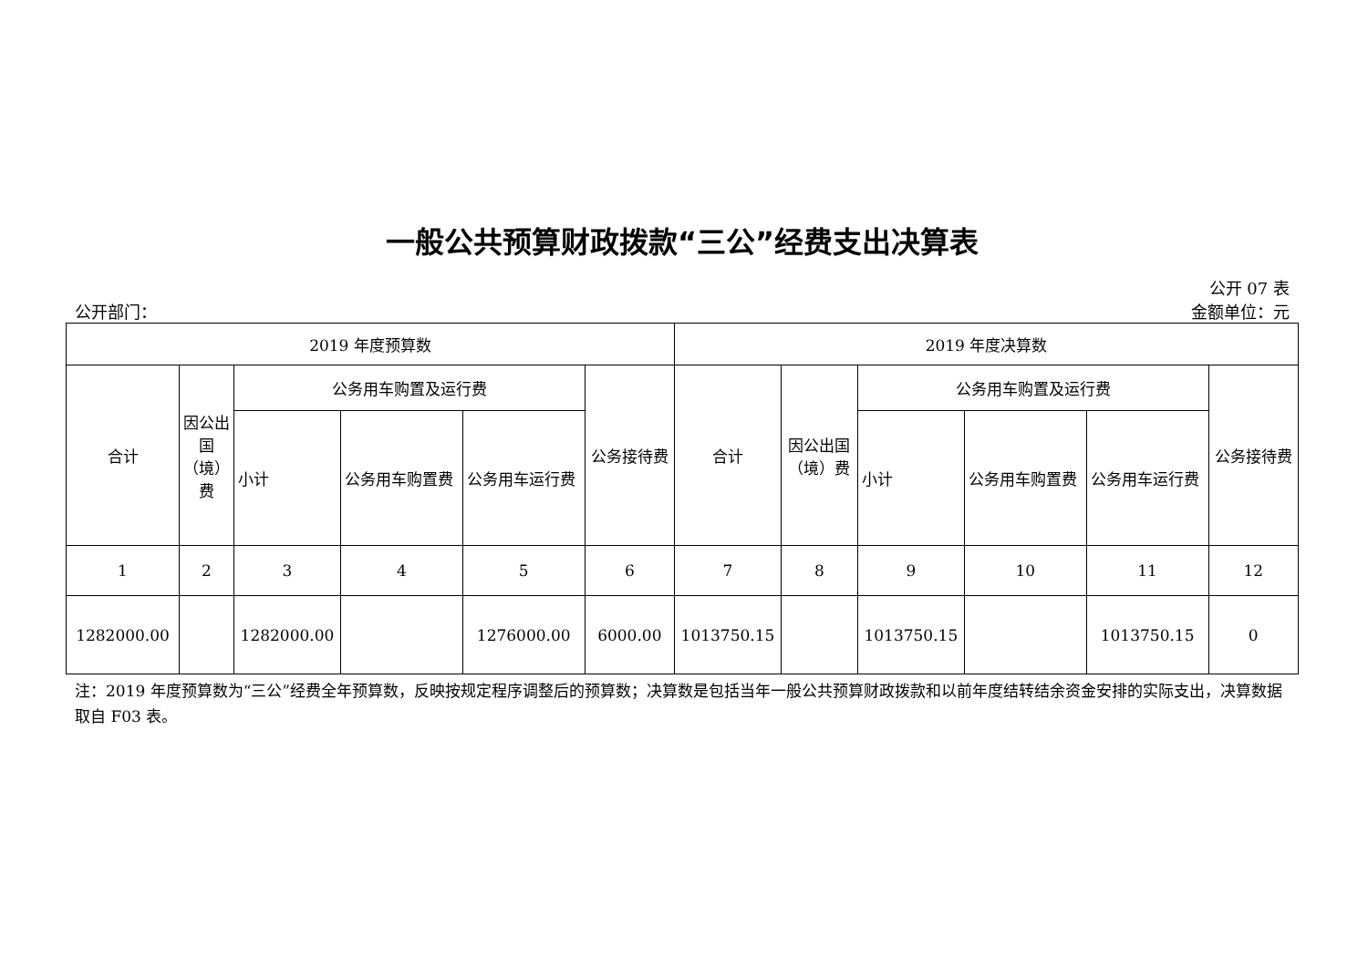一般公共预算财政拨款“三公”经费支出决算表
公开 07 表
公开部门： 金额单位：元
| 2019 年度预算数 | | | | | | 2019 年度决算数 | | | | | |
| --- | --- | --- | --- | --- | --- | --- | --- | --- | --- | --- | --- |
| 合计 | 因公出国（境）费 | 公务用车购置及运行费 | | | 公务接待费 | 合计 | 因公出国（境）费 | 公务用车购置及运行费 | | | 公务接待费 |
| | | 小计 | 公务用车购置费 | 公务用车运行费 | | | | 小计 | 公务用车购置费 | 公务用车运行费 | |
| 1 | 2 | 3 | 4 | 5 | 6 | 7 | 8 | 9 | 10 | 11 | 12 |
| 1282000.00 | | 1282000.00 | | 1276000.00 | 6000.00 | 1013750.15 | | 1013750.15 | | 1013750.15 | 0 |
注：2019 年度预算数为“三公”经费全年预算数，反映按规定程序调整后的预算数；决算数是包括当年一般公共预算财政拨款和以前年度结转结余资金安排的实际支出，决算数据取自 F03 表。